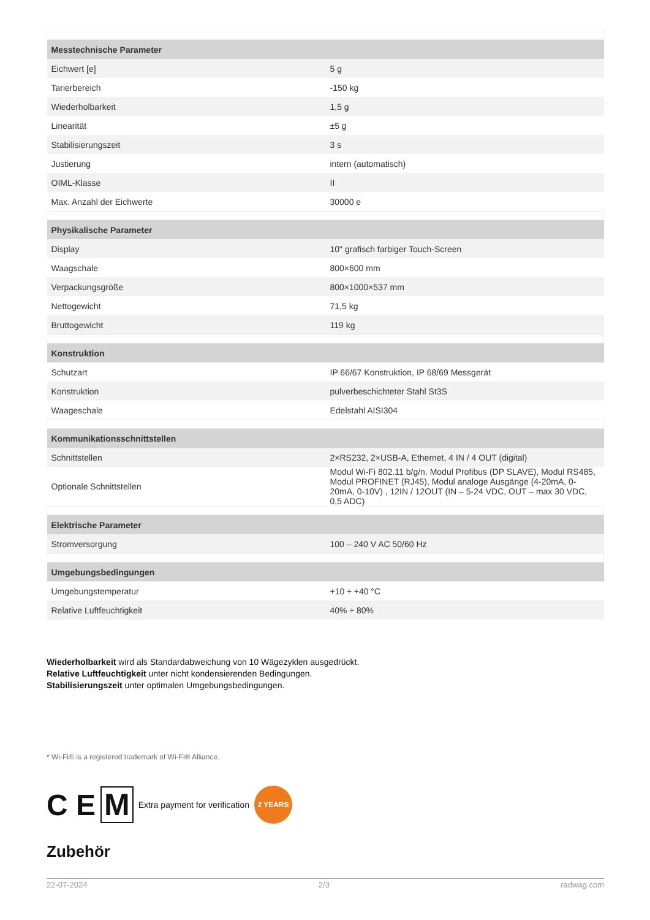| Messtechnische Parameter | |
| --- | --- |
| Eichwert [e] | 5 g |
| Tarierbereich | -150 kg |
| Wiederholbarkeit | 1,5 g |
| Linearität | ±5 g |
| Stabilisierungszeit | 3 s |
| Justierung | intern (automatisch) |
| OIML-Klasse | II |
| Max. Anzahl der Eichwerte | 30000 e |
| Physikalische Parameter | |
| Display | 10" grafisch farbiger Touch-Screen |
| Waagschale | 800×600 mm |
| Verpackungsgröße | 800×1000×537 mm |
| Nettogewicht | 71,5 kg |
| Bruttogewicht | 119 kg |
| Konstruktion | |
| Schutzart | IP 66/67 Konstruktion, IP 68/69 Messgerät |
| Konstruktion | pulverbeschichteter Stahl St3S |
| Waageschale | Edelstahl AISI304 |
| Kommunikationsschnittstellen | |
| Schnittstellen | 2×RS232, 2×USB-A, Ethernet, 4 IN / 4 OUT (digital) |
| Optionale Schnittstellen | Modul Wi-Fi 802.11 b/g/n, Modul Profibus (DP SLAVE), Modul RS485, Modul PROFINET (RJ45), Modul analoge Ausgänge (4-20mA, 0-20mA, 0-10V) , 12IN / 12OUT (IN – 5-24 VDC, OUT – max 30 VDC, 0,5 ADC) |
| Elektrische Parameter | |
| Stromversorgung | 100 – 240 V AC 50/60 Hz |
| Umgebungsbedingungen | |
| Umgebungstemperatur | +10 ÷ +40 °C |
| Relative Luftfeuchtigkeit | 40% ÷ 80% |
Wiederholbarkeit wird als Standardabweichung von 10 Wägezyklen ausgedrückt.
Relative Luftfeuchtigkeit unter nicht kondensierenden Bedingungen.
Stabilisierungszeit unter optimalen Umgebungsbedingungen.
* Wi-Fi® is a registered trademark of Wi-Fi® Alliance.
C E M Extra payment for verification 2 YEARS
Zubehör
22-07-2024 2/3 radwag.com